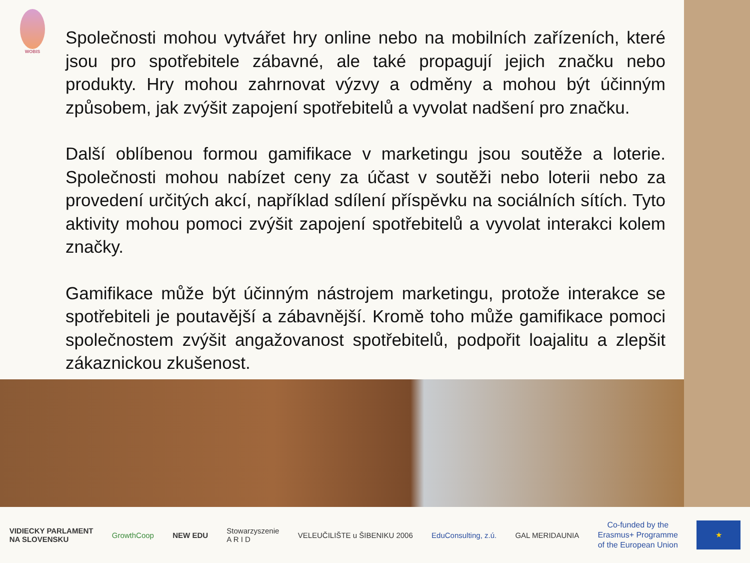WOBIS
Společnosti mohou vytvářet hry online nebo na mobilních zařízeních, které jsou pro spotřebitele zábavné, ale také propagují jejich značku nebo produkty. Hry mohou zahrnovat výzvy a odměny a mohou být účinným způsobem, jak zvýšit zapojení spotřebitelů a vyvolat nadšení pro značku.
Další oblíbenou formou gamifikace v marketingu jsou soutěže a loterie. Společnosti mohou nabízet ceny za účast v soutěži nebo loterii nebo za provedení určitých akcí, například sdílení příspěvku na sociálních sítích. Tyto aktivity mohou pomoci zvýšit zapojení spotřebitelů a vyvolat interakci kolem značky.
Gamifikace může být účinným nástrojem marketingu, protože interakce se spotřebiteli je poutavější a zábavnější. Kromě toho může gamifikace pomoci společnostem zvýšit angažovanost spotřebitelů, podpořit loajalitu a zlepšit zákaznickou zkušenost.
VIDIECKY PARLAMENT
NA SLOVENSKU
GrowthCoop NEW EDU
Stowarzyszenie
A R I D
VELEUČILIŠTE u ŠIBENIKU 2006 EduConsulting, z.ú. GAL MERIDAUNIA
Co-funded by the
Erasmus+ Programme
of the European Union
★